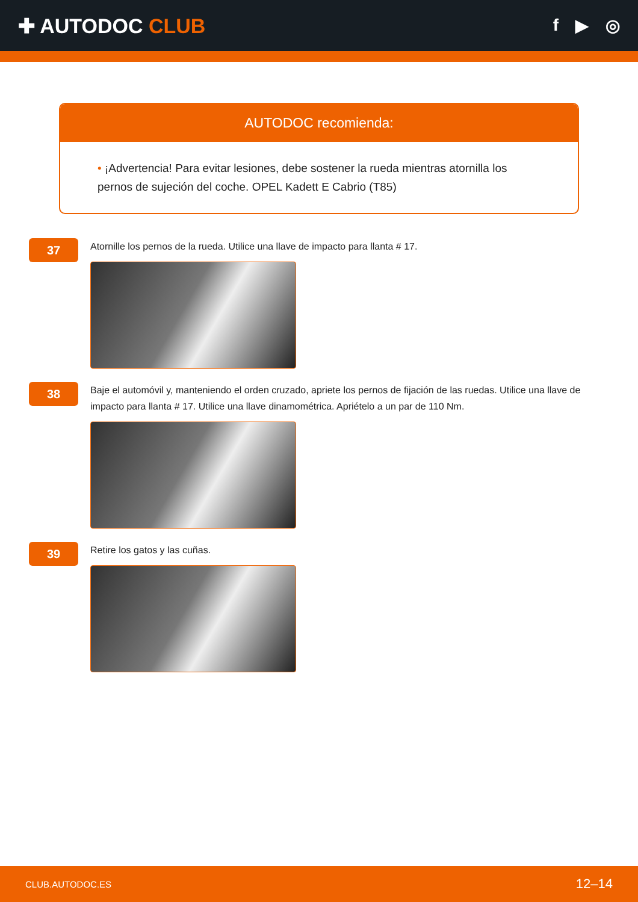✚ AUTODOC CLUB
f ▶ ◎
AUTODOC recomienda:
• ¡Advertencia! Para evitar lesiones, debe sostener la rueda mientras atornilla los pernos de sujeción del coche. OPEL Kadett E Cabrio (T85)
37
Atornille los pernos de la rueda. Utilice una llave de impacto para llanta # 17.
38
Baje el automóvil y, manteniendo el orden cruzado, apriete los pernos de fijación de las ruedas. Utilice una llave de impacto para llanta # 17. Utilice una llave dinamométrica. Apriételo a un par de 110 Nm.
39
Retire los gatos y las cuñas.
CLUB.AUTODOC.ES 12–14